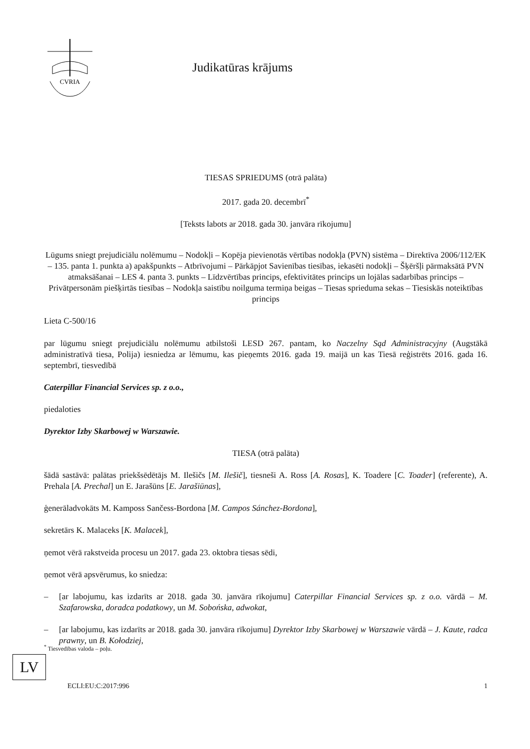CVRIA
Judikatūras krājums
TIESAS SPRIEDUMS (otrā palāta)
2017. gada 20. decembrī<sup>*</sup>
[Teksts labots ar 2018. gada 30. janvāra rīkojumu]
Lūgums sniegt prejudiciālu nolēmumu – Nodokļi – Kopēja pievienotās vērtības nodokļa (PVN) sistēma – Direktīva 2006/112/EK – 135. panta 1. punkta a) apakšpunkts – Atbrīvojumi – Pārkāpjot Savienības tiesības, iekasēti nodokļi – Šķēršļi pārmaksātā PVN atmaksāšanai – LES 4. panta 3. punkts – Līdzvērtības princips, efektivitātes princips un lojālas sadarbības princips – Privātpersonām piešķirtās tiesības – Nodokļa saistību noilguma termiņa beigas – Tiesas sprieduma sekas – Tiesiskās noteiktības princips
Lieta C-500/16
par lūgumu sniegt prejudiciālu nolēmumu atbilstoši LESD 267. pantam, ko Naczelny Sąd Administracyjny (Augstākā administratīvā tiesa, Polija) iesniedza ar lēmumu, kas pieņemts 2016. gada 19. maijā un kas Tiesā reģistrēts 2016. gada 16. septembrī, tiesvedībā
Caterpillar Financial Services sp. z o.o.,
piedaloties
Dyrektor Izby Skarbowej w Warszawie.
TIESA (otrā palāta)
šādā sastāvā: palātas priekšsēdētājs M. Ilešičs [M. Ilešič], tiesneši A. Ross [A. Rosas], K. Toadere [C. Toader] (referente), A. Prehala [A. Prechal] un E. Jarašūns [E. Jarašiūnas],
ģenerāladvokāts M. Kamposs Sančess-Bordona [M. Campos Sánchez-Bordona],
sekretārs K. Malaceks [K. Malacek],
ņemot vērā rakstveida procesu un 2017. gada 23. oktobra tiesas sēdi,
ņemot vērā apsvērumus, ko sniedza:
– [ar labojumu, kas izdarīts ar 2018. gada 30. janvāra rīkojumu] Caterpillar Financial Services sp. z o.o. vārdā – M. Szafarowska, doradca podatkowy, un M. Sobońska, adwokat,
– [ar labojumu, kas izdarīts ar 2018. gada 30. janvāra rīkojumu] Dyrektor Izby Skarbowej w Warszawie vārdā – J. Kaute, radca prawny, un B. Kołodziej,
<sup>*</sup> Tiesvedības valoda – poļu.
LV
ECLI:EU:C:2017:996 1